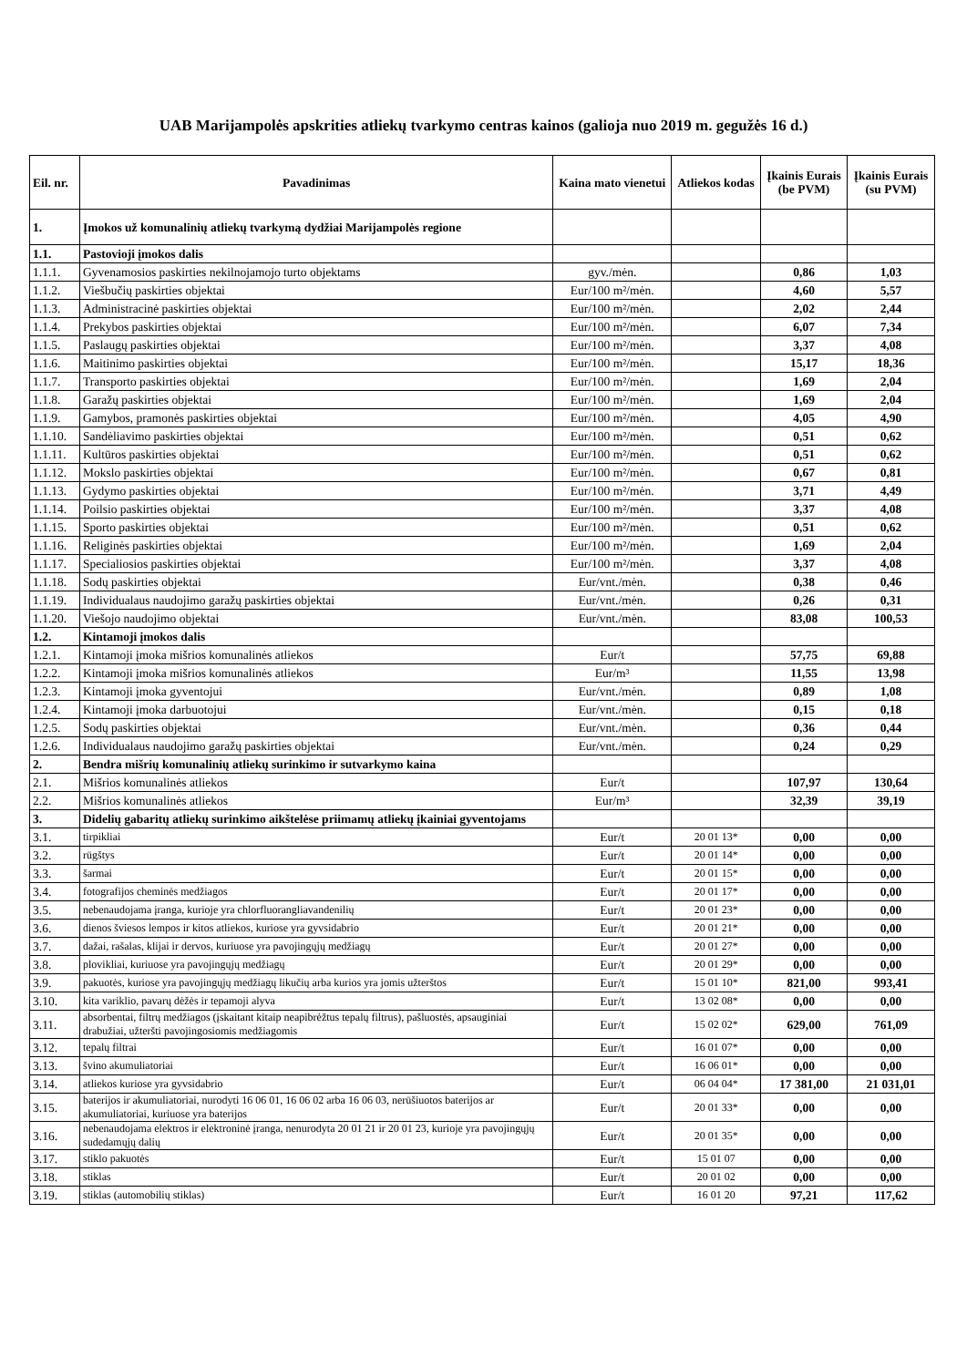UAB Marijampolės apskrities atliekų tvarkymo centras kainos (galioja nuo 2019 m. gegužės 16 d.)
| Eil. nr. | Pavadinimas | Kaina mato vienetui | Atliekos kodas | Įkainis Eurais (be PVM) | Įkainis Eurais (su PVM) |
| --- | --- | --- | --- | --- | --- |
| 1. | Įmokos už komunalinių atliekų tvarkymą dydžiai Marijampolės regione | | | | |
| 1.1. | Pastovioji įmokos dalis | | | | |
| 1.1.1. | Gyvenamosios paskirties nekilnojamojo turto objektams | gyv./mėn. | | 0,86 | 1,03 |
| 1.1.2. | Viešbučių paskirties objektai | Eur/100 m²/mėn. | | 4,60 | 5,57 |
| 1.1.3. | Administracinė paskirties objektai | Eur/100 m²/mėn. | | 2,02 | 2,44 |
| 1.1.4. | Prekybos paskirties objektai | Eur/100 m²/mėn. | | 6,07 | 7,34 |
| 1.1.5. | Paslaugų paskirties objektai | Eur/100 m²/mėn. | | 3,37 | 4,08 |
| 1.1.6. | Maitinimo paskirties objektai | Eur/100 m²/mėn. | | 15,17 | 18,36 |
| 1.1.7. | Transporto paskirties objektai | Eur/100 m²/mėn. | | 1,69 | 2,04 |
| 1.1.8. | Garažų paskirties objektai | Eur/100 m²/mėn. | | 1,69 | 2,04 |
| 1.1.9. | Gamybos, pramonės paskirties objektai | Eur/100 m²/mėn. | | 4,05 | 4,90 |
| 1.1.10. | Sandėliavimo paskirties objektai | Eur/100 m²/mėn. | | 0,51 | 0,62 |
| 1.1.11. | Kultūros paskirties objektai | Eur/100 m²/mėn. | | 0,51 | 0,62 |
| 1.1.12. | Mokslo paskirties objektai | Eur/100 m²/mėn. | | 0,67 | 0,81 |
| 1.1.13. | Gydymo paskirties objektai | Eur/100 m²/mėn. | | 3,71 | 4,49 |
| 1.1.14. | Poilsio paskirties objektai | Eur/100 m²/mėn. | | 3,37 | 4,08 |
| 1.1.15. | Sporto paskirties objektai | Eur/100 m²/mėn. | | 0,51 | 0,62 |
| 1.1.16. | Religinės paskirties objektai | Eur/100 m²/mėn. | | 1,69 | 2,04 |
| 1.1.17. | Specialiosios paskirties objektai | Eur/100 m²/mėn. | | 3,37 | 4,08 |
| 1.1.18. | Sodų paskirties objektai | Eur/vnt./mėn. | | 0,38 | 0,46 |
| 1.1.19. | Individualaus naudojimo garažų paskirties objektai | Eur/vnt./mėn. | | 0,26 | 0,31 |
| 1.1.20. | Viešojo naudojimo objektai | Eur/vnt./mėn. | | 83,08 | 100,53 |
| 1.2. | Kintamoji įmokos dalis | | | | |
| 1.2.1. | Kintamoji įmoka mišrios komunalinės atliekos | Eur/t | | 57,75 | 69,88 |
| 1.2.2. | Kintamoji įmoka mišrios komunalinės atliekos | Eur/m³ | | 11,55 | 13,98 |
| 1.2.3. | Kintamoji įmoka gyventojui | Eur/vnt./mėn. | | 0,89 | 1,08 |
| 1.2.4. | Kintamoji įmoka darbuotojui | Eur/vnt./mėn. | | 0,15 | 0,18 |
| 1.2.5. | Sodų paskirties objektai | Eur/vnt./mėn. | | 0,36 | 0,44 |
| 1.2.6. | Individualaus naudojimo garažų paskirties objektai | Eur/vnt./mėn. | | 0,24 | 0,29 |
| 2. | Bendra mišrių komunalinių atliekų surinkimo ir sutvarkymo kaina | | | | |
| 2.1. | Mišrios komunalinės atliekos | Eur/t | | 107,97 | 130,64 |
| 2.2. | Mišrios komunalinės atliekos | Eur/m³ | | 32,39 | 39,19 |
| 3. | Didelių gabaritų atliekų surinkimo aikštelėse priimamų atliekų įkainiai gyventojams | | | | |
| 3.1. | tirpikliai | Eur/t | 20 01 13* | 0,00 | 0,00 |
| 3.2. | rūgštys | Eur/t | 20 01 14* | 0,00 | 0,00 |
| 3.3. | šarmai | Eur/t | 20 01 15* | 0,00 | 0,00 |
| 3.4. | fotografijos cheminės medžiagos | Eur/t | 20 01 17* | 0,00 | 0,00 |
| 3.5. | nebenaudojama įranga, kurioje yra chlorfluorangliavandenilių | Eur/t | 20 01 23* | 0,00 | 0,00 |
| 3.6. | dienos šviesos lempos ir kitos atliekos, kuriose yra gyvsidabrio | Eur/t | 20 01 21* | 0,00 | 0,00 |
| 3.7. | dažai, rašalas, klijai ir dervos, kuriuose yra pavojingųjų medžiagų | Eur/t | 20 01 27* | 0,00 | 0,00 |
| 3.8. | plovikliai, kuriuose yra pavojingųjų medžiagų | Eur/t | 20 01 29* | 0,00 | 0,00 |
| 3.9. | pakuotės, kuriose yra pavojingųjų medžiagų likučių arba kurios yra jomis užterštos | Eur/t | 15 01 10* | 821,00 | 993,41 |
| 3.10. | kita variklio, pavarų dėžės ir tepamoji alyva | Eur/t | 13 02 08* | 0,00 | 0,00 |
| 3.11. | absorbentai, filtrų medžiagos (įskaitant kitaip neapibrėžtus tepalų filtrus), pašluostės, apsauginiai drabužiai, užteršti pavojingosiomis medžiagomis | Eur/t | 15 02 02* | 629,00 | 761,09 |
| 3.12. | tepalų filtrai | Eur/t | 16 01 07* | 0,00 | 0,00 |
| 3.13. | švino akumuliatoriai | Eur/t | 16 06 01* | 0,00 | 0,00 |
| 3.14. | atliekos kuriose yra gyvsidabrio | Eur/t | 06 04 04* | 17 381,00 | 21 031,01 |
| 3.15. | baterijos ir akumuliatoriai, nurodyti 16 06 01, 16 06 02 arba 16 06 03, nerūšiuotos baterijos ar akumuliatoriai, kuriuose yra baterijos | Eur/t | 20 01 33* | 0,00 | 0,00 |
| 3.16. | nebenaudojama elektros ir elektroninė įranga, nenurodyta 20 01 21 ir 20 01 23, kurioje yra pavojingųjų sudedamųjų dalių | Eur/t | 20 01 35* | 0,00 | 0,00 |
| 3.17. | stiklo pakuotės | Eur/t | 15 01 07 | 0,00 | 0,00 |
| 3.18. | stiklas | Eur/t | 20 01 02 | 0,00 | 0,00 |
| 3.19. | stiklas (automobilių stiklas) | Eur/t | 16 01 20 | 97,21 | 117,62 |